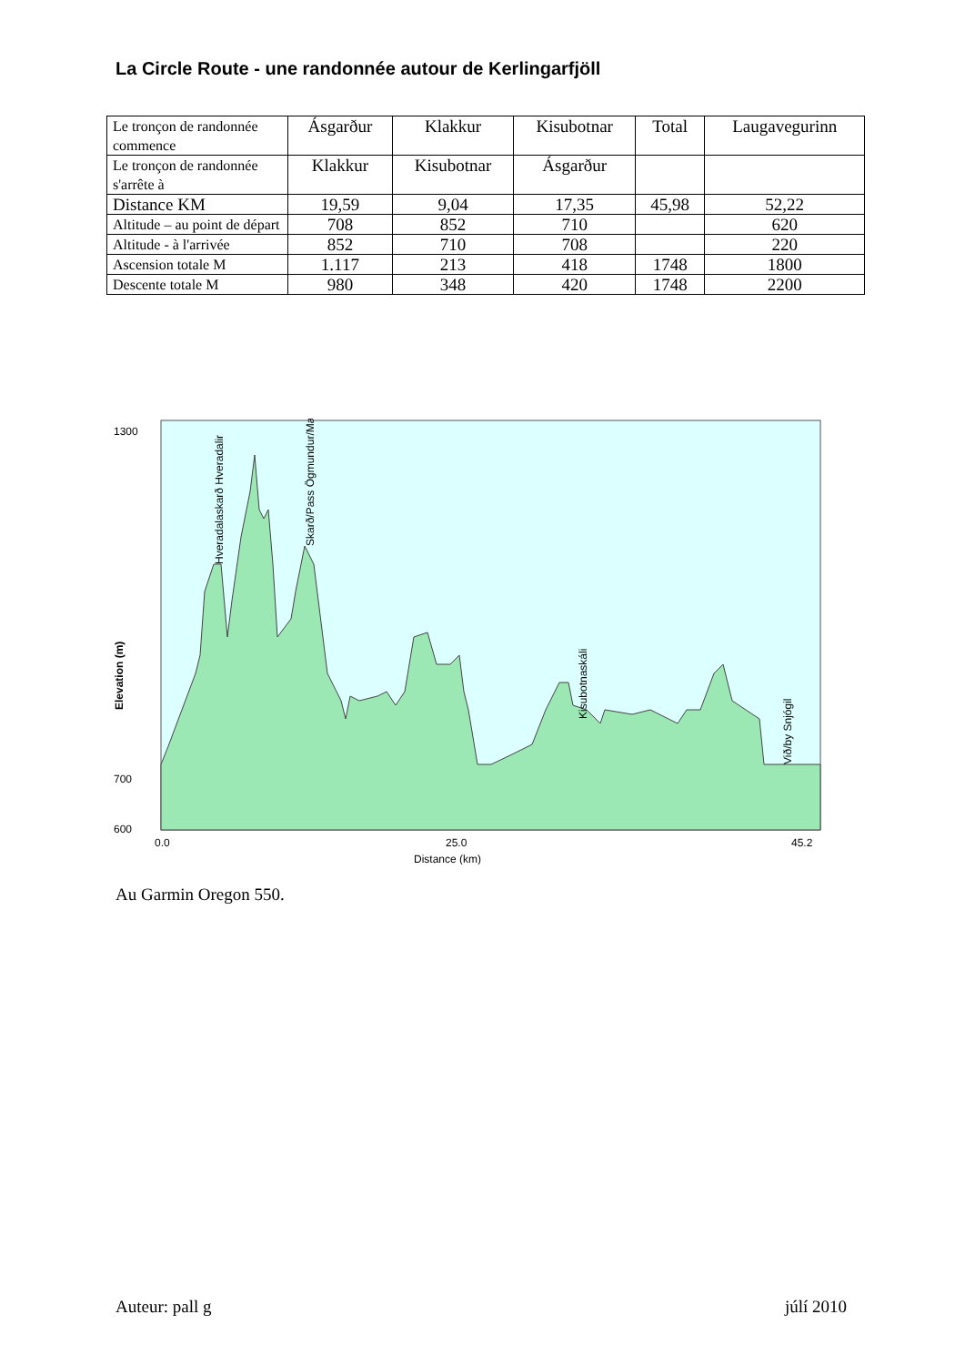La Circle Route - une randonnée autour de Kerlingarfjöll
| Le tronçon de randonnée commence | Ásgarður | Klakkur | Kisubotnar | Total | Laugavegurinn |
| Le tronçon de randonnée s'arrête à | Klakkur | Kisubotnar | Ásgarður | | |
| Distance KM | 19,59 | 9,04 | 17,35 | 45,98 | 52,22 |
| Altitude – au point de départ | 708 | 852 | 710 | | 620 |
| Altitude - à l'arrivée | 852 | 710 | 708 | | 220 |
| Ascension totale M | 1.117 | 213 | 418 | 1748 | 1800 |
| Descente totale M | 980 | 348 | 420 | 1748 | 2200 |
1300
700
600
0.0
25.0
45.2
Distance (km)
Elevation (m)
Hveradalaskarð Hveradalir
Skarð/Pass Ögmundur/Mænir
Kisubotnaskáli
Við/by Snjógil
Au Garmin Oregon 550.
Auteur: pall g júlí 2010